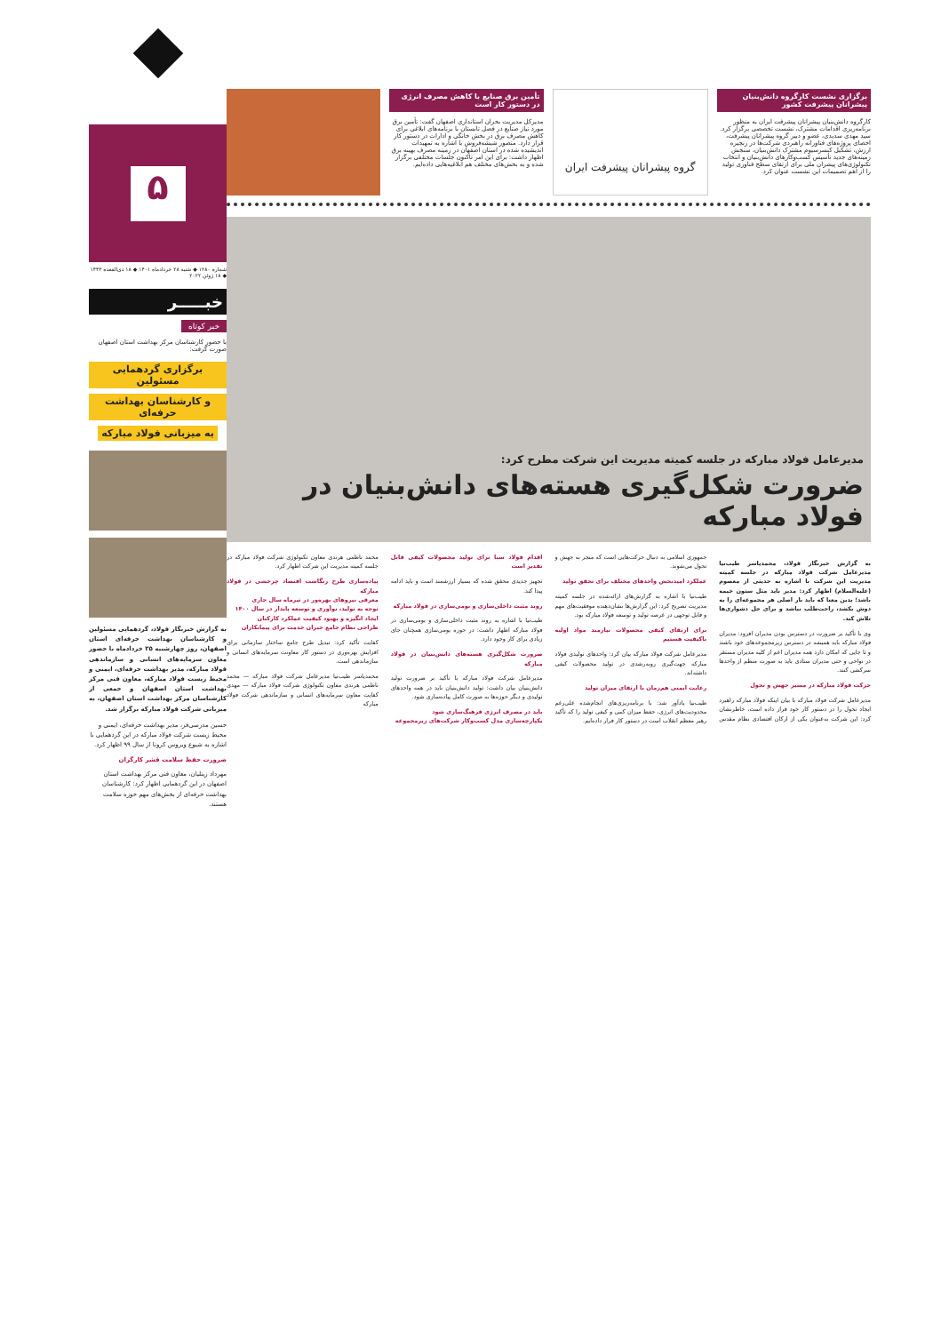برگزاری نشست کارگروه دانش‌بنیان پیشرانان پیشرفت کشور
کارگروه دانش‌بنیان پیشرانان پیشرفت ایران به منظور برنامه‌ریزی اقدامات مشترک، نشست تخصصی برگزار کرد. سید مهدی سدیدی، عضو و دبیر گروه پیشرانان پیشرفت، احصای پروژه‌های فناورانه راهبردی شرکت‌ها در زنجیره ارزش، تشکیل کنسرسیوم مشترک دانش‌بنیان، سنجش زمینه‌های جدید تأسیس کسب‌وکارهای دانش‌بنیان و انتخاب تکنولوژی‌های پیشران ملی برای ارتقای سطح فناوری تولید را از اهم تصمیمات این نشست عنوان کرد.
گروه پیشرانان پیشرفت ایران
تأمین برق صنایع با کاهش مصرف انرژی در دستور کار است
مدیرکل مدیریت بحران استانداری اصفهان گفت: تأمین برق مورد نیاز صنایع در فصل تابستان با برنامه‌های ابلاغی برای کاهش مصرف برق در بخش خانگی و ادارات در دستور کار قرار دارد. منصور شیشه‌فروش با اشاره به تمهیدات اندیشیده شده در استان اصفهان در زمینه مصرف بهینه برق اظهار داشت: برای این امر تاکنون جلسات مختلفی برگزار شده و به بخش‌های مختلف هم ابلاغیه‌هایی داده‌ایم.
مدیرعامل فولاد مبارکه در جلسه کمیته مدیریت این شرکت مطرح کرد:
ضرورت شکل‌گیری هسته‌های دانش‌بنیان در فولاد مبارکه
به گزارش خبرنگار فولاد، محمدیاسر طیب‌نیا مدیرعامل شرکت فولاد مبارکه در جلسه کمیته مدیریت این شرکت با اشاره به حدیثی از معصوم (علیه‌السلام) اظهار کرد: مدیر باید مثل ستون خیمه باشد؛ بدین معنا که باید بار اصلی هر مجموعه‌ای را به دوش بکشد، راحت‌طلب نباشد و برای حل دشواری‌ها تلاش کند.
وی با تأکید بر ضرورت در دسترس بودن مدیران افزود: مدیران فولاد مبارکه باید همیشه در دسترس زیرمجموعه‌های خود باشند و تا جایی که امکان دارد همه مدیران اعم از کلیه مدیران مستقر در نواحی و حتی مدیران ستادی باید به صورت منظم از واحدها سرکشی کنند.
حرکت فولاد مبارکه در مسیر جهش و تحول
مدیرعامل شرکت فولاد مبارکه با بیان اینکه فولاد مبارکه راهبرد ایجاد تحول را در دستور کار خود قرار داده است، خاطرنشان کرد: این شرکت به‌عنوان یکی از ارکان اقتصادی نظام مقدس جمهوری اسلامی به دنبال حرکت‌هایی است که منجر به جهش و تحول می‌شوند.
عملکرد امیدبخش واحدهای مختلف برای تحقق تولید
طیب‌نیا با اشاره به گزارش‌های ارائه‌شده در جلسه کمیته مدیریت تصریح کرد: این گزارش‌ها نشان‌دهنده موفقیت‌های مهم و قابل توجهی در عرصه تولید و توسعه فولاد مبارکه بود.
برای ارتقای کیفی محصولات نیازمند مواد اولیه باکیفیت هستیم
مدیرعامل شرکت فولاد مبارکه بیان کرد: واحدهای تولیدی فولاد مبارکه جهت‌گیری روبه‌رشدی در تولید محصولات کیفی داشته‌اند.
رعایت ایمنی هم‌زمان با ارتقای میزان تولید
طیب‌نیا یادآور شد: با برنامه‌ریزی‌های انجام‌شده علی‌رغم محدودیت‌های انرژی، حفظ میزان کمی و کیفی تولید را که تأکید رهبر معظم انقلاب است در دستور کار قرار داده‌ایم.
اقدام فولاد سبا برای تولید محصولات کیفی قابل تقدیر است
تجهیز جدیدی محقق شده که بسیار ارزشمند است و باید ادامه پیدا کند.
روند مثبت داخلی‌سازی و بومی‌سازی در فولاد مبارکه
طیب‌نیا با اشاره به روند مثبت داخلی‌سازی و بومی‌سازی در فولاد مبارکه اظهار داشت: در حوزه بومی‌سازی همچنان جای زیادی برای کار وجود دارد.
ضرورت شکل‌گیری هسته‌های دانش‌بنیان در فولاد مبارکه
مدیرعامل شرکت فولاد مبارکه با تأکید بر ضرورت تولید دانش‌بنیان بیان داشت: تولید دانش‌بنیان باید در همه واحدهای تولیدی و دیگر حوزه‌ها به صورت کامل پیاده‌سازی شود.
باید در مصرف انرژی فرهنگ‌سازی شود
یکپارچه‌سازی مدل کسب‌وکار شرکت‌های زیرمجموعه
محمد ناظمی هرندی معاون تکنولوژی شرکت فولاد مبارکه در جلسه کمیته مدیریت این شرکت اظهار کرد.
پیاده‌سازی طرح رنگاشت اقتصاد چرخشی در فولاد مبارکه
معرفی نیروهای بهره‌ور در تیرماه سال جاری
توجه به تولید، نوآوری و توسعه پایدار در سال ۱۴۰۰
ایجاد انگیزه و بهبود کیفیت عملکرد کارکنان
طراحی نظام جامع جبران خدمت برای پیمانکاران
کفایت تأکید کرد: تبدیل طرح جامع ساختار سازمانی برای افزایش بهره‌وری در دستور کار معاونت سرمایه‌های انسانی و سازماندهی است.
محمدیاسر طیب‌نیا مدیرعامل شرکت فولاد مبارکه — محمد ناظمی هرندی معاون تکنولوژی شرکت فولاد مبارکه — مهدی کفایت معاون سرمایه‌های انسانی و سازماندهی شرکت فولاد مبارکه
۵
شماره ۱۲۸۰ ◆ شنبه ۲۸ خردادماه ۱۴۰۱ ◆ ۱۸ ذی‌القعده ۱۴۴۳ ◆ ۱۸ ژوئن ۲۰۲۲
خبـــــر
خبر کوتاه
با حضور کارشناسان مرکز بهداشت استان اصفهان صورت گرفت:
برگزاری گردهمایی مسئولین
و کارشناسان بهداشت حرفه‌ای
به میزبانی فولاد مبارکه
به گزارش خبرنگار فولاد، گردهمایی مسئولین و کارشناسان بهداشت حرفه‌ای استان اصفهان، روز چهارشنبه ۲۵ خردادماه با حضور معاون سرمایه‌های انسانی و سازماندهی فولاد مبارکه، مدیر بهداشت حرفه‌ای، ایمنی و محیط زیست فولاد مبارکه، معاون فنی مرکز بهداشت استان اصفهان و جمعی از کارشناسان مرکز بهداشت استان اصفهان، به میزبانی شرکت فولاد مبارکه برگزار شد.
حسین مدرسی‌فر، مدیر بهداشت حرفه‌ای، ایمنی و محیط زیست شرکت فولاد مبارکه در این گردهمایی با اشاره به شیوع ویروس کرونا از سال ۹۹ اظهار کرد.
ضرورت حفظ سلامت قشر کارگران
مهرداد زینلیان، معاون فنی مرکز بهداشت استان اصفهان در این گردهمایی اظهار کرد: کارشناسان بهداشت حرفه‌ای از بخش‌های مهم حوزه سلامت هستند.